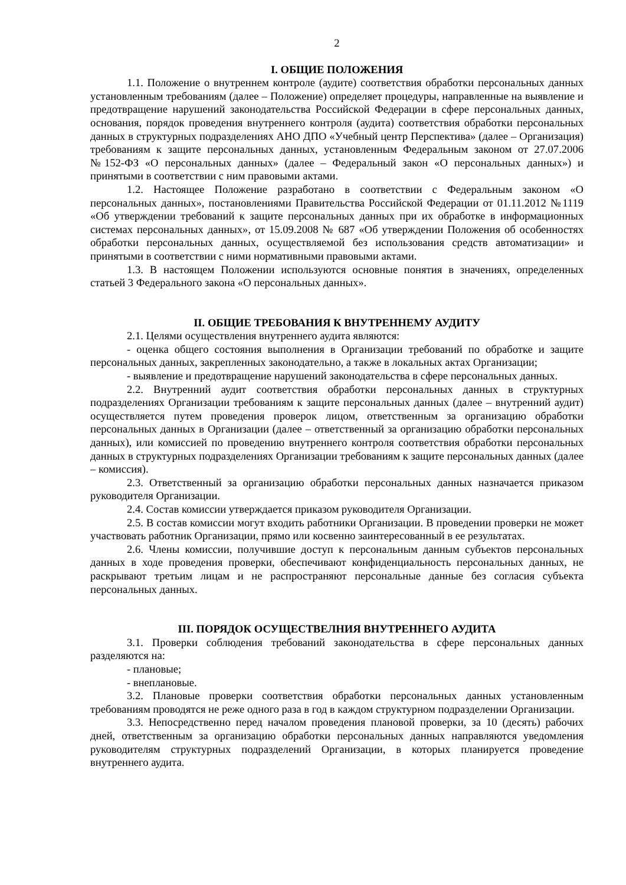2
I. ОБЩИЕ ПОЛОЖЕНИЯ
1.1. Положение о внутреннем контроле (аудите) соответствия обработки персональных данных установленным требованиям (далее – Положение) определяет процедуры, направленные на выявление и предотвращение нарушений законодательства Российской Федерации в сфере персональных данных, основания, порядок проведения внутреннего контроля (аудита) соответствия обработки персональных данных в структурных подразделениях АНО ДПО «Учебный центр Перспектива» (далее – Организация) требованиям к защите персональных данных, установленным Федеральным законом от 27.07.2006 №152-ФЗ «О персональных данных» (далее – Федеральный закон «О персональных данных») и принятыми в соответствии с ним правовыми актами.
1.2. Настоящее Положение разработано в соответствии с Федеральным законом «О персональных данных», постановлениями Правительства Российской Федерации от 01.11.2012 №1119 «Об утверждении требований к защите персональных данных при их обработке в информационных системах персональных данных», от 15.09.2008 № 687 «Об утверждении Положения об особенностях обработки персональных данных, осуществляемой без использования средств автоматизации» и принятыми в соответствии с ними нормативными правовыми актами.
1.3. В настоящем Положении используются основные понятия в значениях, определенных статьей 3 Федерального закона «О персональных данных».
II. ОБЩИЕ ТРЕБОВАНИЯ К ВНУТРЕННЕМУ АУДИТУ
2.1. Целями осуществления внутреннего аудита являются:
- оценка общего состояния выполнения в Организации требований по обработке и защите персональных данных, закрепленных законодательно, а также в локальных актах Организации;
- выявление и предотвращение нарушений законодательства в сфере персональных данных.
2.2. Внутренний аудит соответствия обработки персональных данных в структурных подразделениях Организации требованиям к защите персональных данных (далее – внутренний аудит) осуществляется путем проведения проверок лицом, ответственным за организацию обработки персональных данных в Организации (далее – ответственный за организацию обработки персональных данных), или комиссией по проведению внутреннего контроля соответствия обработки персональных данных в структурных подразделениях Организации требованиям к защите персональных данных (далее – комиссия).
2.3. Ответственный за организацию обработки персональных данных назначается приказом руководителя Организации.
2.4. Состав комиссии утверждается приказом руководителя Организации.
2.5. В состав комиссии могут входить работники Организации. В проведении проверки не может участвовать работник Организации, прямо или косвенно заинтересованный в ее результатах.
2.6. Члены комиссии, получившие доступ к персональным данным субъектов персональных данных в ходе проведения проверки, обеспечивают конфиденциальность персональных данных, не раскрывают третьим лицам и не распространяют персональные данные без согласия субъекта персональных данных.
III. ПОРЯДОК ОСУЩЕСТВЕЛНИЯ ВНУТРЕННЕГО АУДИТА
3.1. Проверки соблюдения требований законодательства в сфере персональных данных разделяются на:
- плановые;
- внеплановые.
3.2. Плановые проверки соответствия обработки персональных данных установленным требованиям проводятся не реже одного раза в год в каждом структурном подразделении Организации.
3.3. Непосредственно перед началом проведения плановой проверки, за 10 (десять) рабочих дней, ответственным за организацию обработки персональных данных направляются уведомления руководителям структурных подразделений Организации, в которых планируется проведение внутреннего аудита.